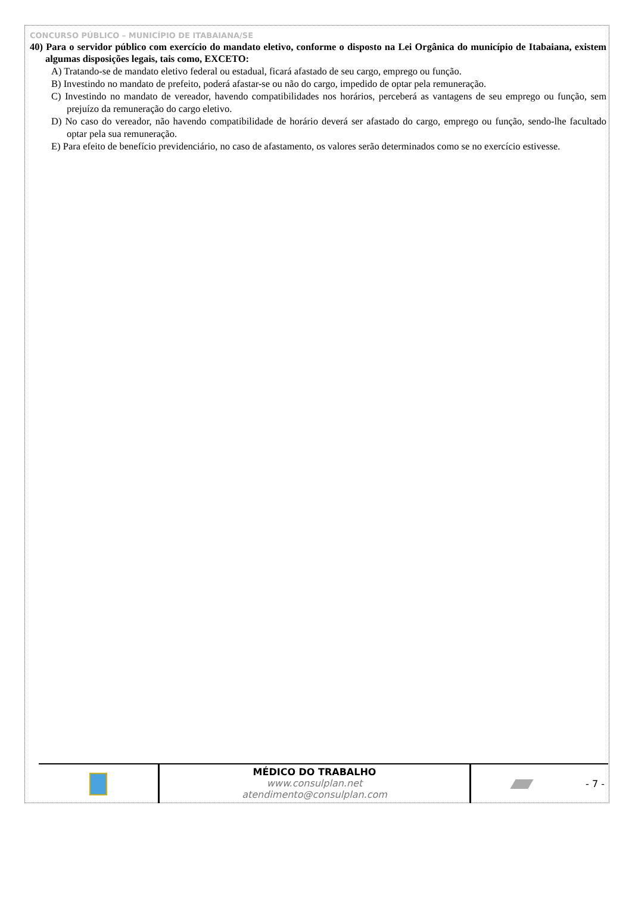CONCURSO PÚBLICO – MUNICÍPIO DE ITABAIANA/SE
40) Para o servidor público com exercício do mandato eletivo, conforme o disposto na Lei Orgânica do município de Itabaiana, existem algumas disposições legais, tais como, EXCETO:
A) Tratando-se de mandato eletivo federal ou estadual, ficará afastado de seu cargo, emprego ou função.
B) Investindo no mandato de prefeito, poderá afastar-se ou não do cargo, impedido de optar pela remuneração.
C) Investindo no mandato de vereador, havendo compatibilidades nos horários, perceberá as vantagens de seu emprego ou função, sem prejuízo da remuneração do cargo eletivo.
D) No caso do vereador, não havendo compatibilidade de horário deverá ser afastado do cargo, emprego ou função, sendo-lhe facultado optar pela sua remuneração.
E) Para efeito de benefício previdenciário, no caso de afastamento, os valores serão determinados como se no exercício estivesse.
MÉDICO DO TRABALHO
www.consulplan.net atendimento@consulplan.com
- 7 -